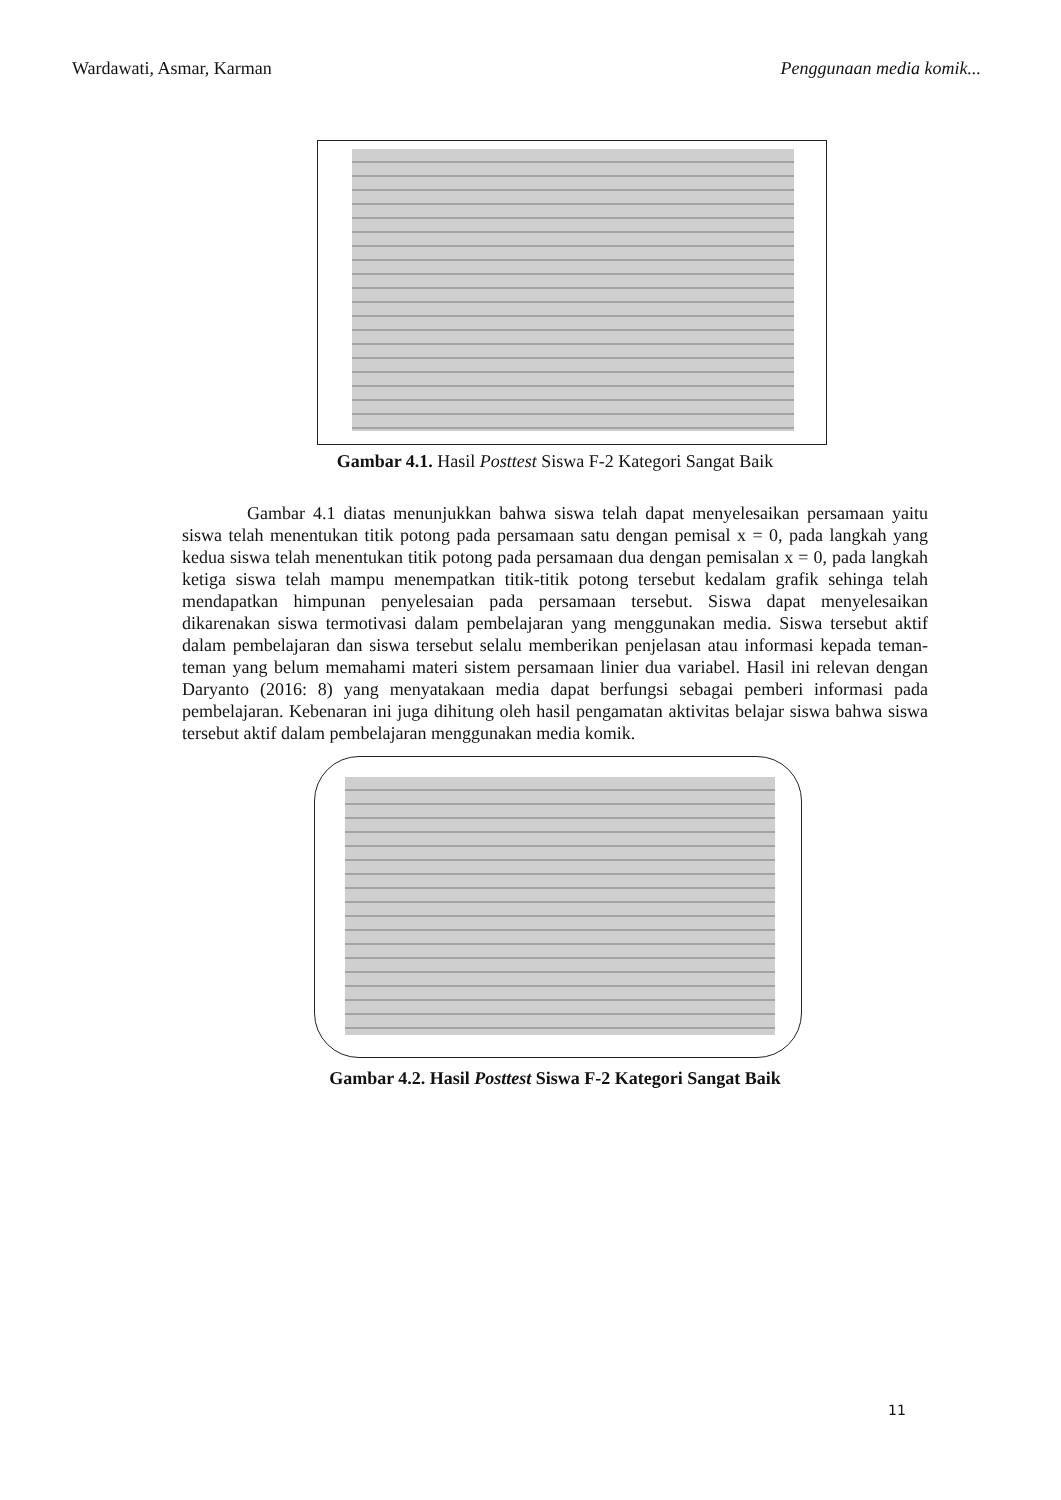Wardawati, Asmar, Karman Penggunaan media komik...
Gambar 4.1. Hasil Posttest Siswa F-2 Kategori Sangat Baik
Gambar 4.1 diatas menunjukkan bahwa siswa telah dapat menyelesaikan persamaan yaitu siswa telah menentukan titik potong pada persamaan satu dengan pemisal x = 0, pada langkah yang kedua siswa telah menentukan titik potong pada persamaan dua dengan pemisalan x = 0, pada langkah ketiga siswa telah mampu menempatkan titik-titik potong tersebut kedalam grafik sehinga telah mendapatkan himpunan penyelesaian pada persamaan tersebut. Siswa dapat menyelesaikan dikarenakan siswa termotivasi dalam pembelajaran yang menggunakan media. Siswa tersebut aktif dalam pembelajaran dan siswa tersebut selalu memberikan penjelasan atau informasi kepada teman-teman yang belum memahami materi sistem persamaan linier dua variabel. Hasil ini relevan dengan Daryanto (2016: 8) yang menyatakaan media dapat berfungsi sebagai pemberi informasi pada pembelajaran. Kebenaran ini juga dihitung oleh hasil pengamatan aktivitas belajar siswa bahwa siswa tersebut aktif dalam pembelajaran menggunakan media komik.
Gambar 4.2. Hasil Posttest Siswa F-2 Kategori Sangat Baik
11